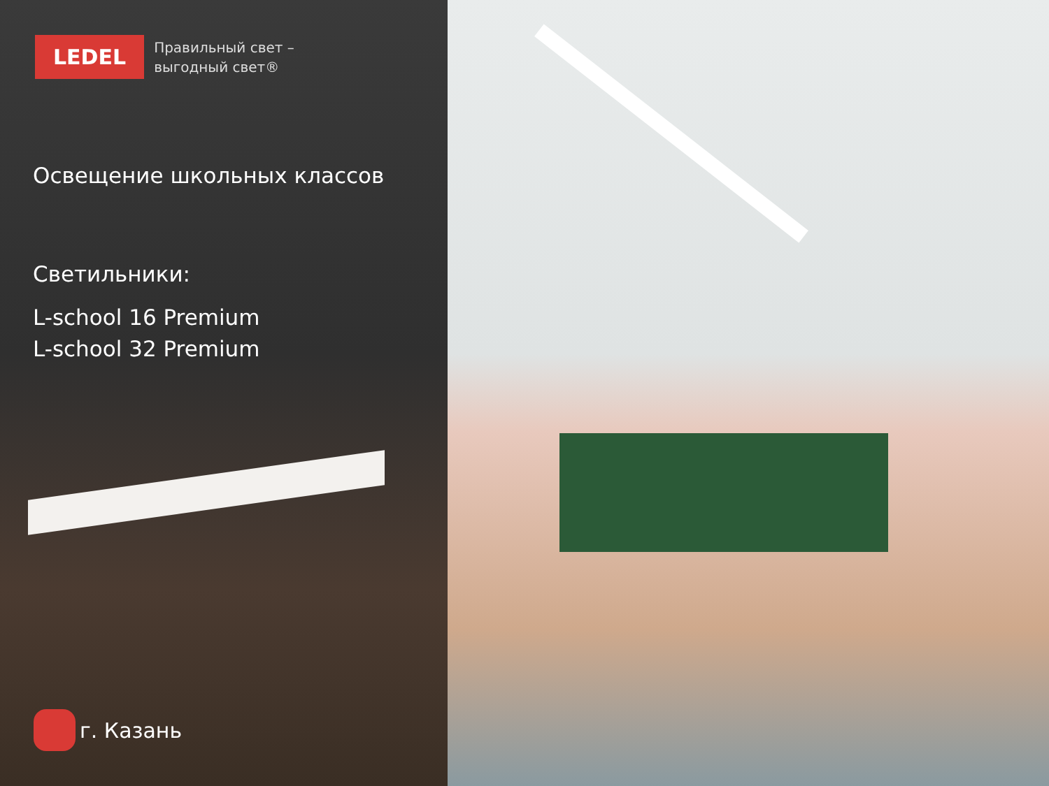LEDEL
Правильный свет –
выгодный свет®
Освещение школьных классов
Светильники:
L-school 16 Premium
L-school 32 Premium
г. Казань